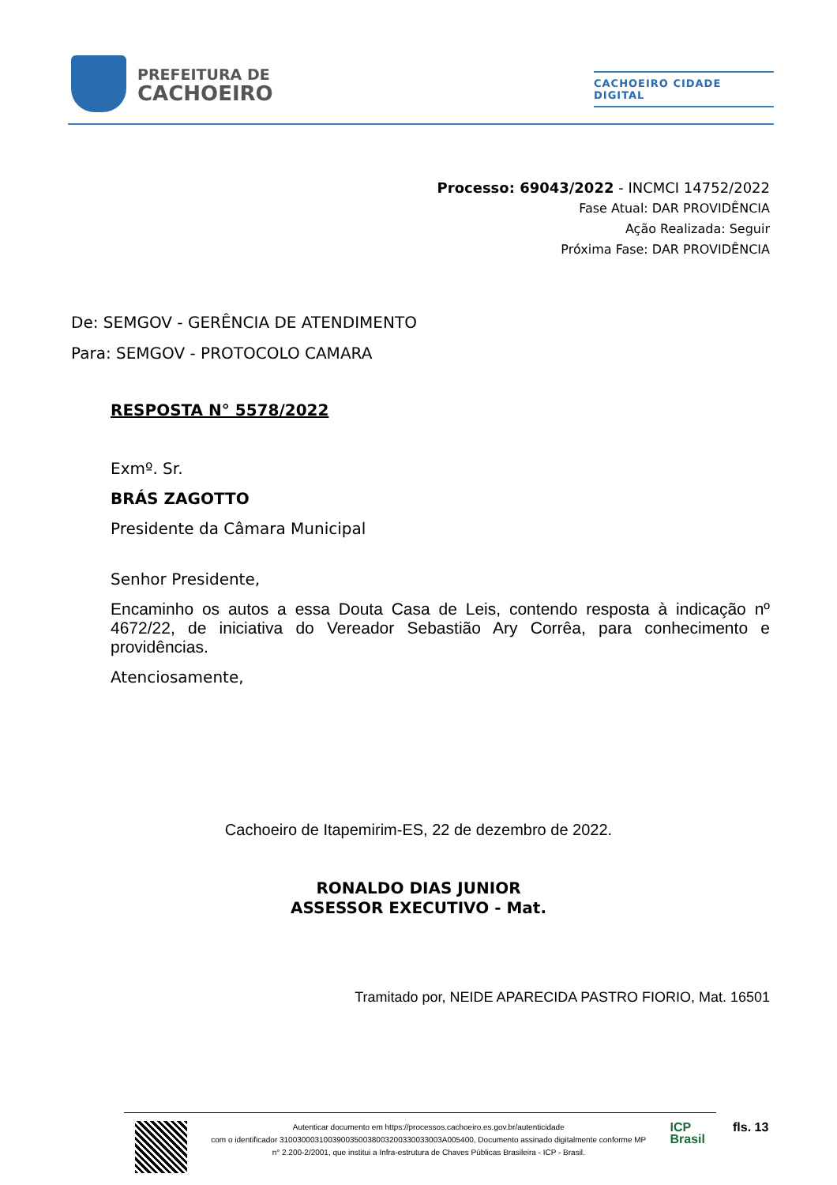PREFEITURA DE
CACHOEIRO
CACHOEIRO CIDADE DIGITAL
Processo: 69043/2022 - INCMCI 14752/2022
Fase Atual: DAR PROVIDÊNCIA
Ação Realizada: Seguir
Próxima Fase: DAR PROVIDÊNCIA
De: SEMGOV - GERÊNCIA DE ATENDIMENTO
Para: SEMGOV - PROTOCOLO CAMARA
RESPOSTA N° 5578/2022
Exmº. Sr.
BRÁS ZAGOTTO
Presidente da Câmara Municipal
Senhor Presidente,
Encaminho os autos a essa Douta Casa de Leis, contendo resposta à indicação nº 4672/22, de iniciativa do Vereador Sebastião Ary Corrêa, para conhecimento e providências.
Atenciosamente,
Cachoeiro de Itapemirim-ES, 22 de dezembro de 2022.
RONALDO DIAS JUNIOR
ASSESSOR EXECUTIVO - Mat.
Tramitado por, NEIDE APARECIDA PASTRO FIORIO, Mat. 16501
Autenticar documento em https://processos.cachoeiro.es.gov.br/autenticidade
com o identificador 3100300031003900350038003200330033003A005400, Documento assinado digitalmente conforme MP
n° 2.200-2/2001, que institui a Infra-estrutura de Chaves Públicas Brasileira - ICP - Brasil.
ICP
Brasil
fls. 13